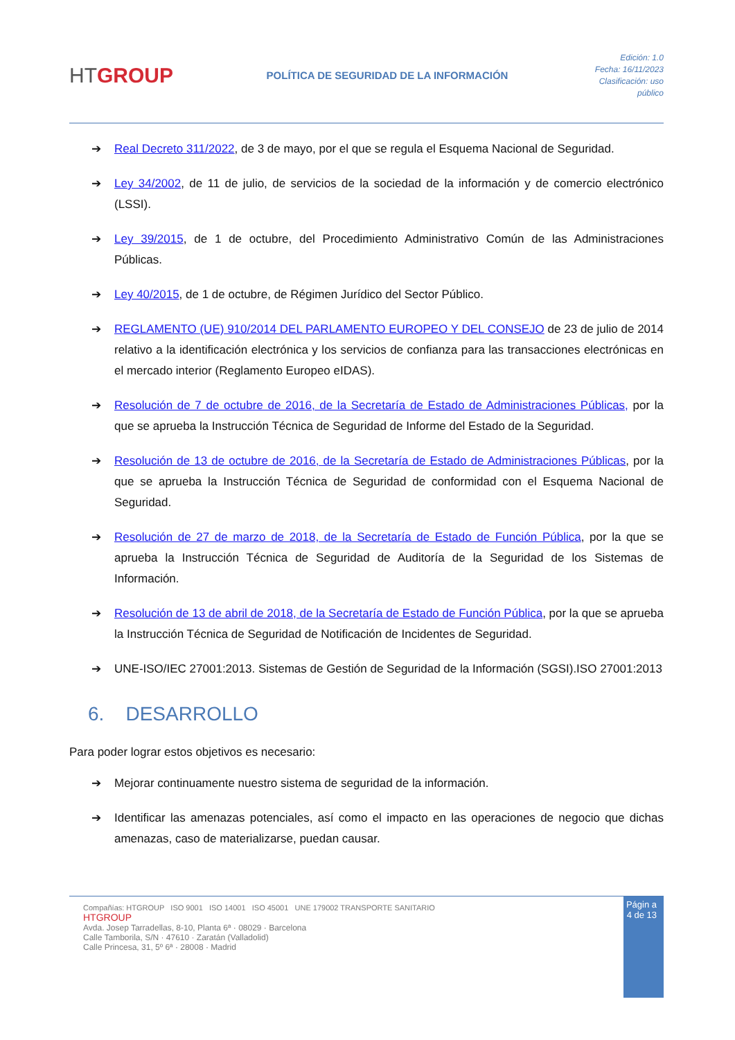HTGROUP
POLÍTICA DE SEGURIDAD DE LA INFORMACIÓN
Edición: 1.0
Fecha: 16/11/2023
Clasificación: uso
público
➔ Real Decreto 311/2022, de 3 de mayo, por el que se regula el Esquema Nacional de Seguridad.
➔ Ley 34/2002, de 11 de julio, de servicios de la sociedad de la información y de comercio electrónico (LSSI).
➔ Ley 39/2015, de 1 de octubre, del Procedimiento Administrativo Común de las Administraciones Públicas.
➔ Ley 40/2015, de 1 de octubre, de Régimen Jurídico del Sector Público.
➔ REGLAMENTO (UE) 910/2014 DEL PARLAMENTO EUROPEO Y DEL CONSEJO de 23 de julio de 2014 relativo a la identificación electrónica y los servicios de confianza para las transacciones electrónicas en el mercado interior (Reglamento Europeo eIDAS).
➔ Resolución de 7 de octubre de 2016, de la Secretaría de Estado de Administraciones Públicas, por la que se aprueba la Instrucción Técnica de Seguridad de Informe del Estado de la Seguridad.
➔ Resolución de 13 de octubre de 2016, de la Secretaría de Estado de Administraciones Públicas, por la que se aprueba la Instrucción Técnica de Seguridad de conformidad con el Esquema Nacional de Seguridad.
➔ Resolución de 27 de marzo de 2018, de la Secretaría de Estado de Función Pública, por la que se aprueba la Instrucción Técnica de Seguridad de Auditoría de la Seguridad de los Sistemas de Información.
➔ Resolución de 13 de abril de 2018, de la Secretaría de Estado de Función Pública, por la que se aprueba la Instrucción Técnica de Seguridad de Notificación de Incidentes de Seguridad.
➔ UNE-ISO/IEC 27001:2013. Sistemas de Gestión de Seguridad de la Información (SGSI).ISO 27001:2013
6. DESARROLLO
Para poder lograr estos objetivos es necesario:
➔ Mejorar continuamente nuestro sistema de seguridad de la información.
➔ Identificar las amenazas potenciales, así como el impacto en las operaciones de negocio que dichas amenazas, caso de materializarse, puedan causar.
Compañías: HTGROUP ISO 9001 ISO 14001 ISO 45001 UNE 179002 TRANSPORTE SANITARIO
HTGROUP
Avda. Josep Tarradellas, 8-10, Planta 6ª · 08029 · Barcelona
Calle Tamborila, S/N · 47610 · Zaratán (Valladolid)
Calle Princesa, 31, 5º 6ª · 28008 · Madrid
Págin a 4 de 13